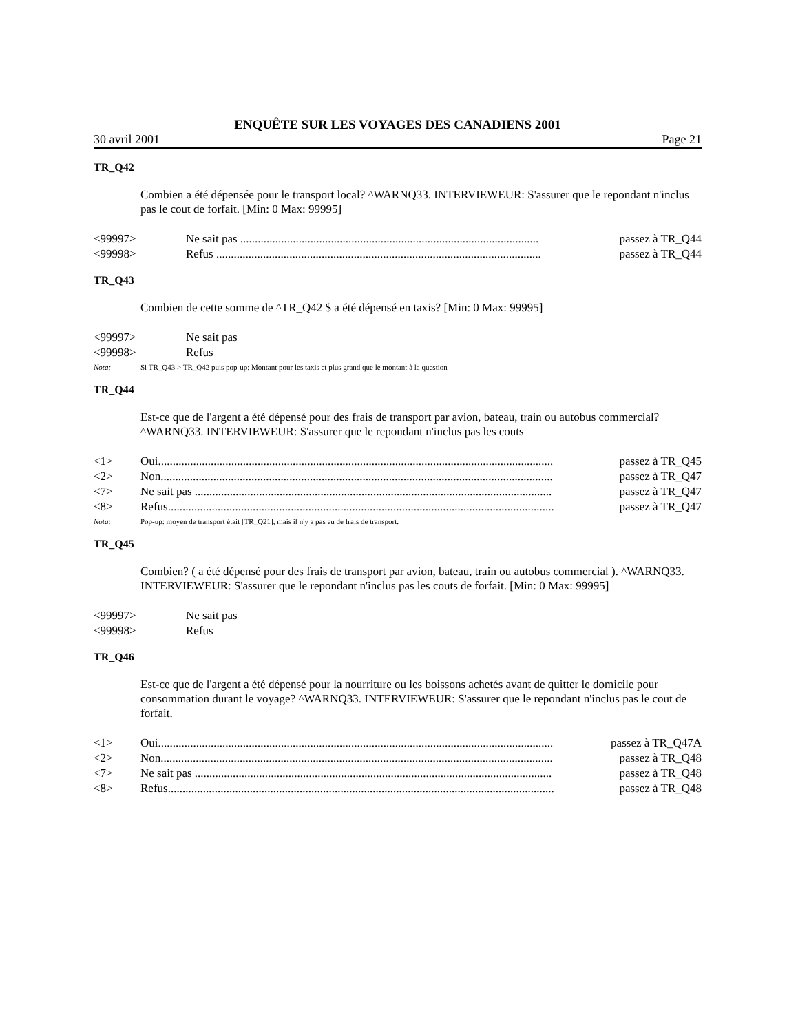ENQUÊTE SUR LES VOYAGES DES CANADIENS 2001
30 avril 2001 Page 21
TR_Q42
Combien a été dépensée pour le transport local? ^WARNQ33. INTERVIEWEUR: S'assurer que le repondant n'inclus pas le cout de forfait. [Min: 0 Max: 99995]
<99997> Ne sait pas ...................................................................................................... passez à TR_Q44
<99998> Refus ............................................................................................................... passez à TR_Q44
TR_Q43
Combien de cette somme de ^TR_Q42 $ a été dépensé en taxis? [Min: 0 Max: 99995]
<99997> Ne sait pas
<99998> Refus
Nota: Si TR_Q43 > TR_Q42 puis pop-up: Montant pour les taxis et plus grand que le montant à la question
TR_Q44
Est-ce que de l'argent a été dépensé pour des frais de transport par avion, bateau, train ou autobus commercial? ^WARNQ33. INTERVIEWEUR: S'assurer que le repondant n'inclus pas les couts
<1> Oui....................................................................................................................................... passez à TR_Q45
<2> Non...................................................................................................................................... passez à TR_Q47
<7> Ne sait pas .......................................................................................................................... passez à TR_Q47
<8> Refus.................................................................................................................................... passez à TR_Q47
Nota: Pop-up: moyen de transport était [TR_Q21], mais il n'y a pas eu de frais de transport.
TR_Q45
Combien? ( a été dépensé pour des frais de transport par avion, bateau, train ou autobus commercial ). ^WARNQ33. INTERVIEWEUR: S'assurer que le repondant n'inclus pas les couts de forfait. [Min: 0 Max: 99995]
<99997> Ne sait pas
<99998> Refus
TR_Q46
Est-ce que de l'argent a été dépensé pour la nourriture ou les boissons achetés avant de quitter le domicile pour consommation durant le voyage? ^WARNQ33. INTERVIEWEUR: S'assurer que le repondant n'inclus pas le cout de forfait.
<1> Oui....................................................................................................................................... passez à TR_Q47A
<2> Non...................................................................................................................................... passez à TR_Q48
<7> Ne sait pas .......................................................................................................................... passez à TR_Q48
<8> Refus.................................................................................................................................... passez à TR_Q48